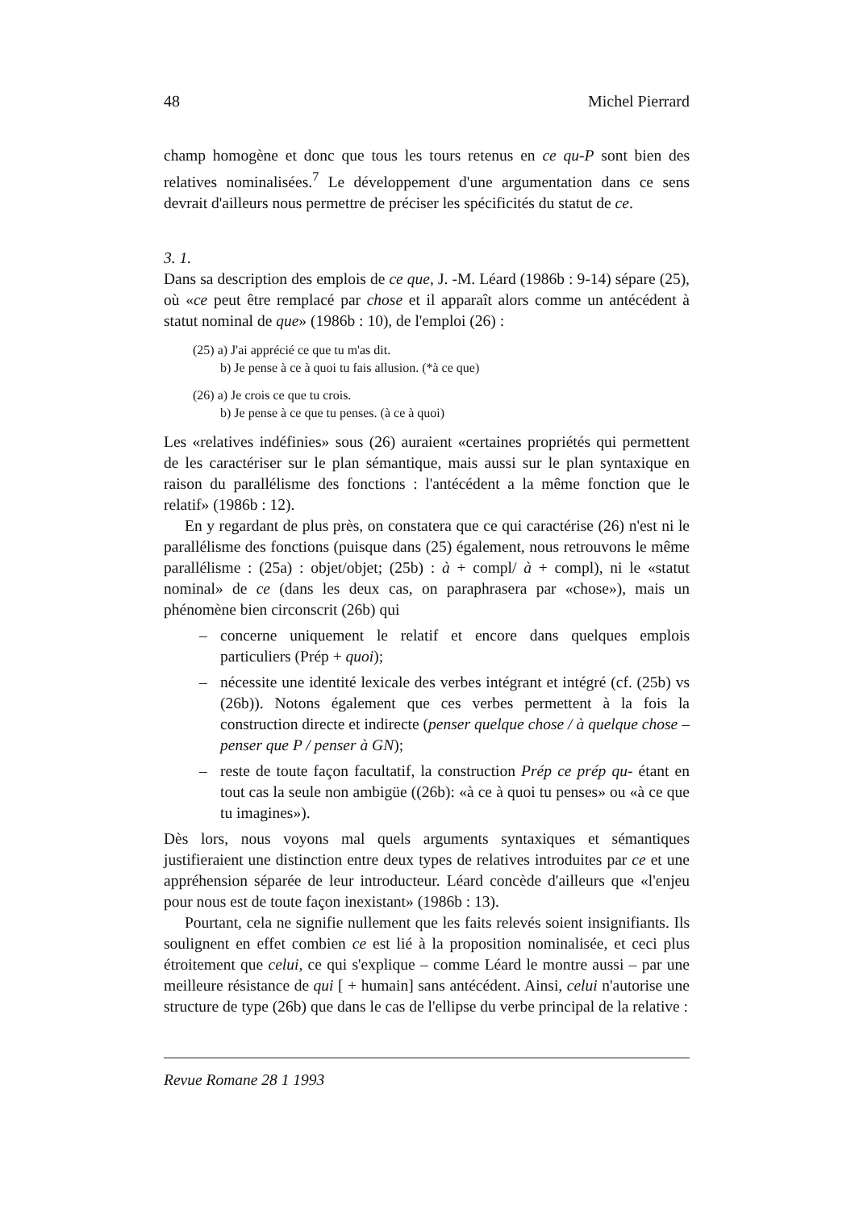48 Michel Pierrard
champ homogène et donc que tous les tours retenus en ce qu-P sont bien des relatives nominalisées.<sup>7</sup> Le développement d'une argumentation dans ce sens devrait d'ailleurs nous permettre de préciser les spécificités du statut de ce.
3. 1.
Dans sa description des emplois de ce que, J. -M. Léard (1986b : 9-14) sépare (25), où «ce peut être remplacé par chose et il apparaît alors comme un antécédent à statut nominal de que» (1986b : 10), de l'emploi (26) :
(25) a) J'ai apprécié ce que tu m'as dit.
b) Je pense à ce à quoi tu fais allusion. (*à ce que)
(26) a) Je crois ce que tu crois.
b) Je pense à ce que tu penses. (à ce à quoi)
Les «relatives indéfinies» sous (26) auraient «certaines propriétés qui permettent de les caractériser sur le plan sémantique, mais aussi sur le plan syntaxique en raison du parallélisme des fonctions : l'antécédent a la même fonction que le relatif» (1986b : 12).
En y regardant de plus près, on constatera que ce qui caractérise (26) n'est ni le parallélisme des fonctions (puisque dans (25) également, nous retrouvons le même parallélisme : (25a) : objet/objet; (25b) : à + compl/ à + compl), ni le «statut nominal» de ce (dans les deux cas, on paraphrasera par «chose»), mais un phénomène bien circonscrit (26b) qui
– concerne uniquement le relatif et encore dans quelques emplois particuliers (Prép + quoi);
– nécessite une identité lexicale des verbes intégrant et intégré (cf. (25b) vs (26b)). Notons également que ces verbes permettent à la fois la construction directe et indirecte (penser quelque chose / à quelque chose – penser que P / penser à GN);
– reste de toute façon facultatif, la construction Prép ce prép qu- étant en tout cas la seule non ambigüe ((26b): «à ce à quoi tu penses» ou «à ce que tu imagines»).
Dès lors, nous voyons mal quels arguments syntaxiques et sémantiques justifieraient une distinction entre deux types de relatives introduites par ce et une appréhension séparée de leur introducteur. Léard concède d'ailleurs que «l'enjeu pour nous est de toute façon inexistant» (1986b : 13).
Pourtant, cela ne signifie nullement que les faits relevés soient insignifiants. Ils soulignent en effet combien ce est lié à la proposition nominalisée, et ceci plus étroitement que celui, ce qui s'explique – comme Léard le montre aussi – par une meilleure résistance de qui [ + humain] sans antécédent. Ainsi, celui n'autorise une structure de type (26b) que dans le cas de l'ellipse du verbe principal de la relative :
Revue Romane 28 1 1993